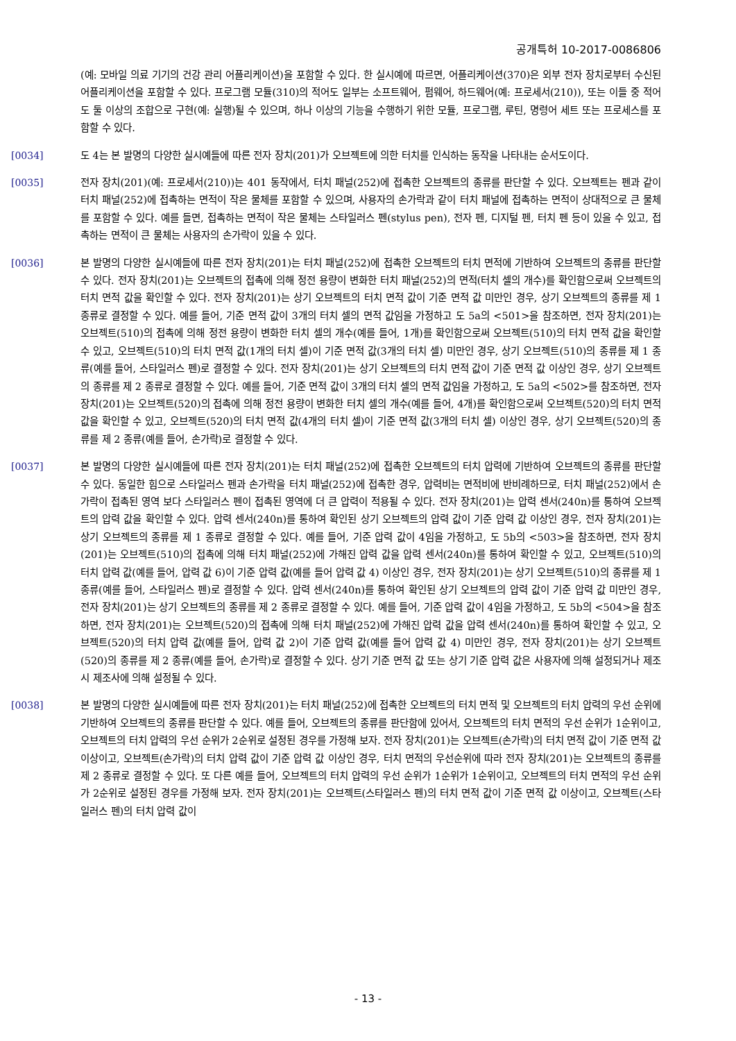공개특허 10-2017-0086806
(예: 모바일 의료 기기의 건강 관리 어플리케이션)을 포함할 수 있다. 한 실시예에 따르면, 어플리케이션(370)은 외부 전자 장치로부터 수신된 어플리케이션을 포함할 수 있다. 프로그램 모듈(310)의 적어도 일부는 소프트웨어, 펌웨어, 하드웨어(예: 프로세서(210)), 또는 이들 중 적어도 둘 이상의 조합으로 구현(예: 실행)될 수 있으며, 하나 이상의 기능을 수행하기 위한 모듈, 프로그램, 루틴, 명령어 세트 또는 프로세스를 포함할 수 있다.
[0034] 도 4는 본 발명의 다양한 실시예들에 따른 전자 장치(201)가 오브젝트에 의한 터치를 인식하는 동작을 나타내는 순서도이다.
[0035] 전자 장치(201)(예: 프로세서(210))는 401 동작에서, 터치 패널(252)에 접촉한 오브젝트의 종류를 판단할 수 있다. 오브젝트는 펜과 같이 터치 패널(252)에 접촉하는 면적이 작은 물체를 포함할 수 있으며, 사용자의 손가락과 같이 터치 패널에 접촉하는 면적이 상대적으로 큰 물체를 포함할 수 있다. 예를 들면, 접촉하는 면적이 작은 물체는 스타일러스 펜(stylus pen), 전자 펜, 디지털 펜, 터치 펜 등이 있을 수 있고, 접촉하는 면적이 큰 물체는 사용자의 손가락이 있을 수 있다.
[0036] 본 발명의 다양한 실시예들에 따른 전자 장치(201)는 터치 패널(252)에 접촉한 오브젝트의 터치 면적에 기반하여 오브젝트의 종류를 판단할 수 있다. 전자 장치(201)는 오브젝트의 접촉에 의해 정전 용량이 변화한 터치 패널(252)의 면적(터치 셀의 개수)를 확인함으로써 오브젝트의 터치 면적 값을 확인할 수 있다. 전자 장치(201)는 상기 오브젝트의 터치 면적 값이 기준 면적 값 미만인 경우, 상기 오브젝트의 종류를 제 1 종류로 결정할 수 있다. 예를 들어, 기준 면적 값이 3개의 터치 셀의 면적 값임을 가정하고 도 5a의 <501>을 참조하면, 전자 장치(201)는 오브젝트(510)의 접촉에 의해 정전 용량이 변화한 터치 셀의 개수(예를 들어, 1개)를 확인함으로써 오브젝트(510)의 터치 면적 값을 확인할 수 있고, 오브젝트(510)의 터치 면적 값(1개의 터치 셀)이 기준 면적 값(3개의 터치 셀) 미만인 경우, 상기 오브젝트(510)의 종류를 제 1 종류(예를 들어, 스타일러스 펜)로 결정할 수 있다. 전자 장치(201)는 상기 오브젝트의 터치 면적 값이 기준 면적 값 이상인 경우, 상기 오브젝트의 종류를 제 2 종류로 결정할 수 있다. 예를 들어, 기준 면적 값이 3개의 터치 셀의 면적 값임을 가정하고, 도 5a의 <502>를 참조하면, 전자 장치(201)는 오브젝트(520)의 접촉에 의해 정전 용량이 변화한 터치 셀의 개수(예를 들어, 4개)를 확인함으로써 오브젝트(520)의 터치 면적 값을 확인할 수 있고, 오브젝트(520)의 터치 면적 값(4개의 터치 셀)이 기준 면적 값(3개의 터치 셀) 이상인 경우, 상기 오브젝트(520)의 종류를 제 2 종류(예를 들어, 손가락)로 결정할 수 있다.
[0037] 본 발명의 다양한 실시예들에 따른 전자 장치(201)는 터치 패널(252)에 접촉한 오브젝트의 터치 압력에 기반하여 오브젝트의 종류를 판단할 수 있다. 동일한 힘으로 스타일러스 펜과 손가락을 터치 패널(252)에 접촉한 경우, 압력비는 면적비에 반비례하므로, 터치 패널(252)에서 손가락이 접촉된 영역 보다 스타일러스 펜이 접촉된 영역에 더 큰 압력이 적용될 수 있다. 전자 장치(201)는 압력 센서(240n)를 통하여 오브젝트의 압력 값을 확인할 수 있다. 압력 센서(240n)를 통하여 확인된 상기 오브젝트의 압력 값이 기준 압력 값 이상인 경우, 전자 장치(201)는 상기 오브젝트의 종류를 제 1 종류로 결정할 수 있다. 예를 들어, 기준 압력 값이 4임을 가정하고, 도 5b의 <503>을 참조하면, 전자 장치(201)는 오브젝트(510)의 접촉에 의해 터치 패널(252)에 가해진 압력 값을 압력 센서(240n)를 통하여 확인할 수 있고, 오브젝트(510)의 터치 압력 값(예를 들어, 압력 값 6)이 기준 압력 값(예를 들어 압력 값 4) 이상인 경우, 전자 장치(201)는 상기 오브젝트(510)의 종류를 제 1 종류(예를 들어, 스타일러스 펜)로 결정할 수 있다. 압력 센서(240n)를 통하여 확인된 상기 오브젝트의 압력 값이 기준 압력 값 미만인 경우, 전자 장치(201)는 상기 오브젝트의 종류를 제 2 종류로 결정할 수 있다. 예를 들어, 기준 압력 값이 4임을 가정하고, 도 5b의 <504>을 참조하면, 전자 장치(201)는 오브젝트(520)의 접촉에 의해 터치 패널(252)에 가해진 압력 값을 압력 센서(240n)를 통하여 확인할 수 있고, 오브젝트(520)의 터치 압력 값(예를 들어, 압력 값 2)이 기준 압력 값(예를 들어 압력 값 4) 미만인 경우, 전자 장치(201)는 상기 오브젝트(520)의 종류를 제 2 종류(예를 들어, 손가락)로 결정할 수 있다. 상기 기준 면적 값 또는 상기 기준 압력 값은 사용자에 의해 설정되거나 제조시 제조사에 의해 설정될 수 있다.
[0038] 본 발명의 다양한 실시예들에 따른 전자 장치(201)는 터치 패널(252)에 접촉한 오브젝트의 터치 면적 및 오브젝트의 터치 압력의 우선 순위에 기반하여 오브젝트의 종류를 판단할 수 있다. 예를 들어, 오브젝트의 종류를 판단함에 있어서, 오브젝트의 터치 면적의 우선 순위가 1순위이고, 오브젝트의 터치 압력의 우선 순위가 2순위로 설정된 경우를 가정해 보자. 전자 장치(201)는 오브젝트(손가락)의 터치 면적 값이 기준 면적 값 이상이고, 오브젝트(손가락)의 터치 압력 값이 기준 압력 값 이상인 경우, 터치 면적의 우선순위에 따라 전자 장치(201)는 오브젝트의 종류를 제 2 종류로 결정할 수 있다. 또 다른 예를 들어, 오브젝트의 터치 압력의 우선 순위가 1순위가 1순위이고, 오브젝트의 터치 면적의 우선 순위가 2순위로 설정된 경우를 가정해 보자. 전자 장치(201)는 오브젝트(스타일러스 펜)의 터치 면적 값이 기준 면적 값 이상이고, 오브젝트(스타일러스 펜)의 터치 압력 값이
- 13 -